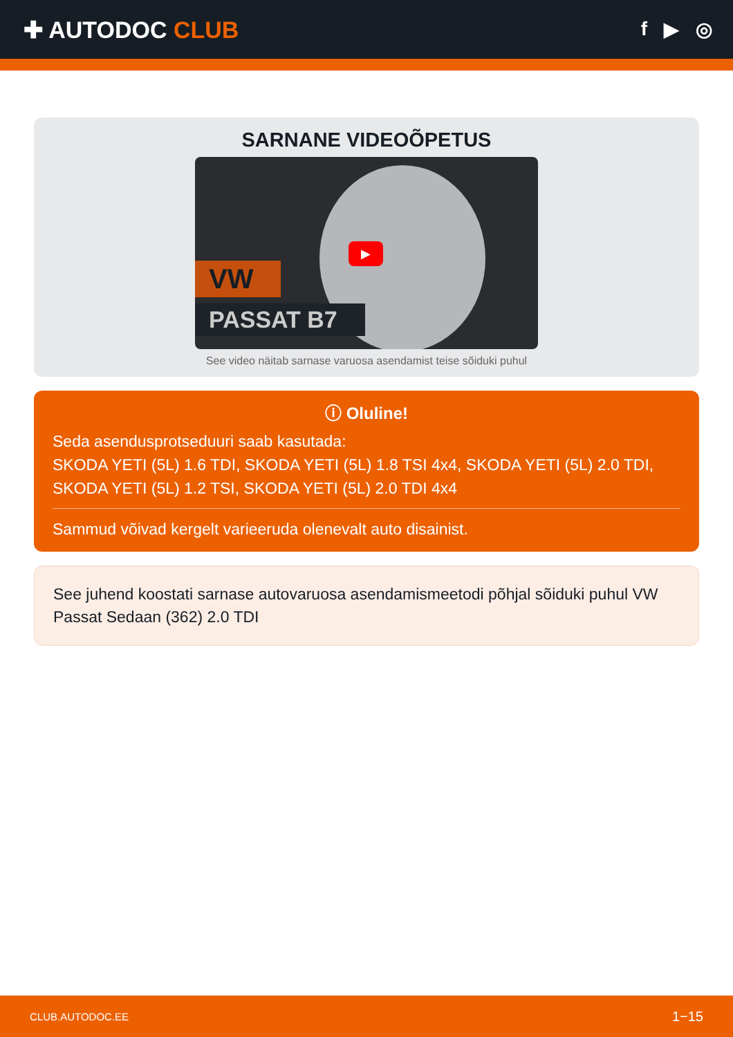✚ AUTODOC CLUB
f ▶ ◎
SARNANE VIDEOÕPETUS
VW
PASSAT B7
▶
See video näitab sarnase varuosa asendamist teise sõiduki puhul
ⓘ Oluline!
Seda asendusprotseduuri saab kasutada:
SKODA YETI (5L) 1.6 TDI, SKODA YETI (5L) 1.8 TSI 4x4, SKODA YETI (5L) 2.0 TDI, SKODA YETI (5L) 1.2 TSI, SKODA YETI (5L) 2.0 TDI 4x4
Sammud võivad kergelt varieeruda olenevalt auto disainist.
See juhend koostati sarnase autovaruosa asendamismeetodi põhjal sõiduki puhul VW Passat Sedaan (362) 2.0 TDI
CLUB.AUTODOC.EE 1−15